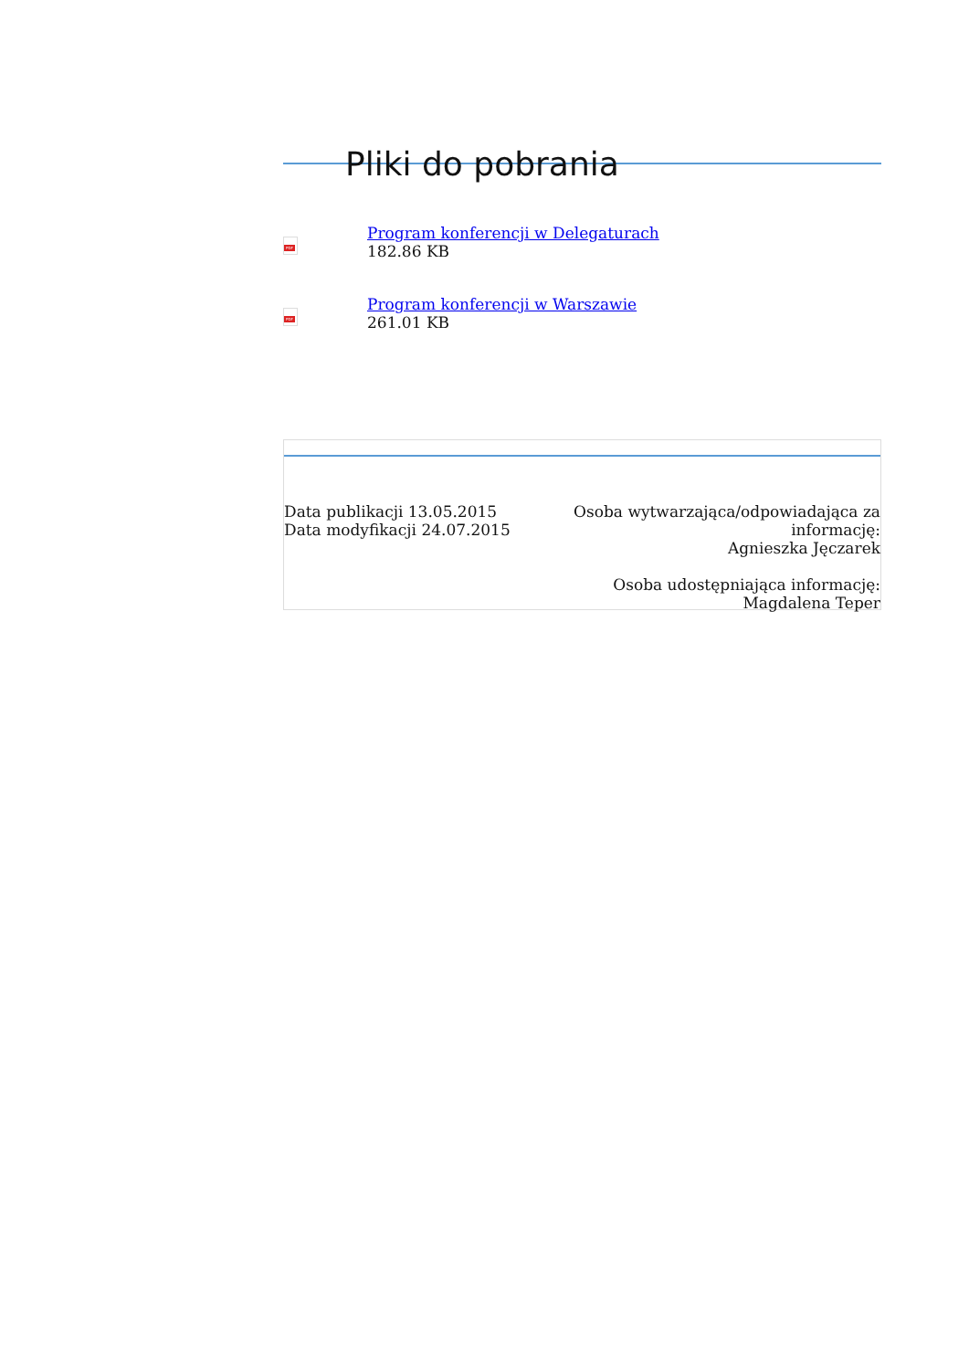Pliki do pobrania
PDF
Program konferencji w Delegaturach
182.86 KB
PDF
Program konferencji w Warszawie
261.01 KB
Data publikacji 13.05.2015
Data modyfikacji 24.07.2015
Osoba wytwarzająca/odpowiadająca za
informację:
Agnieszka Jęczarek
Osoba udostępniająca informację:
Magdalena Teper